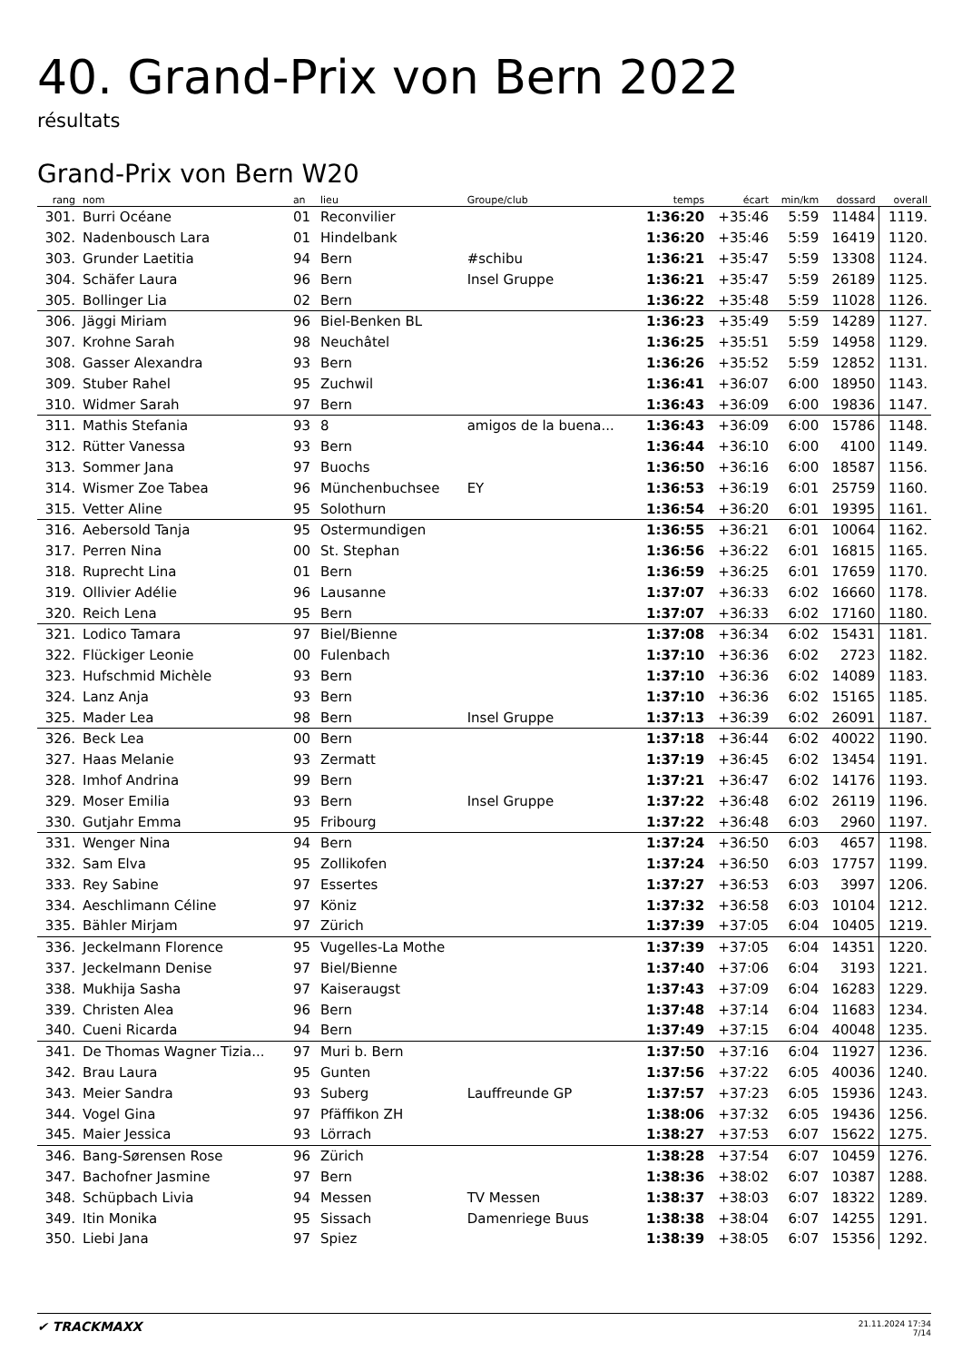40. Grand-Prix von Bern 2022
résultats
Grand-Prix von Bern W20
| rang | nom | an | lieu | Groupe/club | temps | écart | min/km | dossard | overall |
| --- | --- | --- | --- | --- | --- | --- | --- | --- | --- |
| 301. | Burri Océane | 01 | Reconvilier | | 1:36:20 | +35:46 | 5:59 | 11484 | 1119. |
| 302. | Nadenbousch Lara | 01 | Hindelbank | | 1:36:20 | +35:46 | 5:59 | 16419 | 1120. |
| 303. | Grunder Laetitia | 94 | Bern | #schibu | 1:36:21 | +35:47 | 5:59 | 13308 | 1124. |
| 304. | Schäfer Laura | 96 | Bern | Insel Gruppe | 1:36:21 | +35:47 | 5:59 | 26189 | 1125. |
| 305. | Bollinger Lia | 02 | Bern | | 1:36:22 | +35:48 | 5:59 | 11028 | 1126. |
| 306. | Jäggi Miriam | 96 | Biel-Benken BL | | 1:36:23 | +35:49 | 5:59 | 14289 | 1127. |
| 307. | Krohne Sarah | 98 | Neuchâtel | | 1:36:25 | +35:51 | 5:59 | 14958 | 1129. |
| 308. | Gasser Alexandra | 93 | Bern | | 1:36:26 | +35:52 | 5:59 | 12852 | 1131. |
| 309. | Stuber Rahel | 95 | Zuchwil | | 1:36:41 | +36:07 | 6:00 | 18950 | 1143. |
| 310. | Widmer Sarah | 97 | Bern | | 1:36:43 | +36:09 | 6:00 | 19836 | 1147. |
| 311. | Mathis Stefania | 93 | 8 | amigos de la buena... | 1:36:43 | +36:09 | 6:00 | 15786 | 1148. |
| 312. | Rütter Vanessa | 93 | Bern | | 1:36:44 | +36:10 | 6:00 | 4100 | 1149. |
| 313. | Sommer Jana | 97 | Buochs | | 1:36:50 | +36:16 | 6:00 | 18587 | 1156. |
| 314. | Wismer Zoe Tabea | 96 | Münchenbuchsee | EY | 1:36:53 | +36:19 | 6:01 | 25759 | 1160. |
| 315. | Vetter Aline | 95 | Solothurn | | 1:36:54 | +36:20 | 6:01 | 19395 | 1161. |
| 316. | Aebersold Tanja | 95 | Ostermundigen | | 1:36:55 | +36:21 | 6:01 | 10064 | 1162. |
| 317. | Perren Nina | 00 | St. Stephan | | 1:36:56 | +36:22 | 6:01 | 16815 | 1165. |
| 318. | Ruprecht Lina | 01 | Bern | | 1:36:59 | +36:25 | 6:01 | 17659 | 1170. |
| 319. | Ollivier Adélie | 96 | Lausanne | | 1:37:07 | +36:33 | 6:02 | 16660 | 1178. |
| 320. | Reich Lena | 95 | Bern | | 1:37:07 | +36:33 | 6:02 | 17160 | 1180. |
| 321. | Lodico Tamara | 97 | Biel/Bienne | | 1:37:08 | +36:34 | 6:02 | 15431 | 1181. |
| 322. | Flückiger Leonie | 00 | Fulenbach | | 1:37:10 | +36:36 | 6:02 | 2723 | 1182. |
| 323. | Hufschmid Michèle | 93 | Bern | | 1:37:10 | +36:36 | 6:02 | 14089 | 1183. |
| 324. | Lanz Anja | 93 | Bern | | 1:37:10 | +36:36 | 6:02 | 15165 | 1185. |
| 325. | Mader Lea | 98 | Bern | Insel Gruppe | 1:37:13 | +36:39 | 6:02 | 26091 | 1187. |
| 326. | Beck Lea | 00 | Bern | | 1:37:18 | +36:44 | 6:02 | 40022 | 1190. |
| 327. | Haas Melanie | 93 | Zermatt | | 1:37:19 | +36:45 | 6:02 | 13454 | 1191. |
| 328. | Imhof Andrina | 99 | Bern | | 1:37:21 | +36:47 | 6:02 | 14176 | 1193. |
| 329. | Moser Emilia | 93 | Bern | Insel Gruppe | 1:37:22 | +36:48 | 6:02 | 26119 | 1196. |
| 330. | Gutjahr Emma | 95 | Fribourg | | 1:37:22 | +36:48 | 6:03 | 2960 | 1197. |
| 331. | Wenger Nina | 94 | Bern | | 1:37:24 | +36:50 | 6:03 | 4657 | 1198. |
| 332. | Sam Elva | 95 | Zollikofen | | 1:37:24 | +36:50 | 6:03 | 17757 | 1199. |
| 333. | Rey Sabine | 97 | Essertes | | 1:37:27 | +36:53 | 6:03 | 3997 | 1206. |
| 334. | Aeschlimann Céline | 97 | Köniz | | 1:37:32 | +36:58 | 6:03 | 10104 | 1212. |
| 335. | Bähler Mirjam | 97 | Zürich | | 1:37:39 | +37:05 | 6:04 | 10405 | 1219. |
| 336. | Jeckelmann Florence | 95 | Vugelles-La Mothe | | 1:37:39 | +37:05 | 6:04 | 14351 | 1220. |
| 337. | Jeckelmann Denise | 97 | Biel/Bienne | | 1:37:40 | +37:06 | 6:04 | 3193 | 1221. |
| 338. | Mukhija Sasha | 97 | Kaiseraugst | | 1:37:43 | +37:09 | 6:04 | 16283 | 1229. |
| 339. | Christen Alea | 96 | Bern | | 1:37:48 | +37:14 | 6:04 | 11683 | 1234. |
| 340. | Cueni Ricarda | 94 | Bern | | 1:37:49 | +37:15 | 6:04 | 40048 | 1235. |
| 341. | De Thomas Wagner Tizia... | 97 | Muri b. Bern | | 1:37:50 | +37:16 | 6:04 | 11927 | 1236. |
| 342. | Brau Laura | 95 | Gunten | | 1:37:56 | +37:22 | 6:05 | 40036 | 1240. |
| 343. | Meier Sandra | 93 | Suberg | Lauffreunde GP | 1:37:57 | +37:23 | 6:05 | 15936 | 1243. |
| 344. | Vogel Gina | 97 | Pfäffikon ZH | | 1:38:06 | +37:32 | 6:05 | 19436 | 1256. |
| 345. | Maier Jessica | 93 | Lörrach | | 1:38:27 | +37:53 | 6:07 | 15622 | 1275. |
| 346. | Bang-Sørensen Rose | 96 | Zürich | | 1:38:28 | +37:54 | 6:07 | 10459 | 1276. |
| 347. | Bachofner Jasmine | 97 | Bern | | 1:38:36 | +38:02 | 6:07 | 10387 | 1288. |
| 348. | Schüpbach Livia | 94 | Messen | TV Messen | 1:38:37 | +38:03 | 6:07 | 18322 | 1289. |
| 349. | Itin Monika | 95 | Sissach | Damenriege Buus | 1:38:38 | +38:04 | 6:07 | 14255 | 1291. |
| 350. | Liebi Jana | 97 | Spiez | | 1:38:39 | +38:05 | 6:07 | 15356 | 1292. |
✔ TRACKMAXX 21.11.2024 17:34
7/14